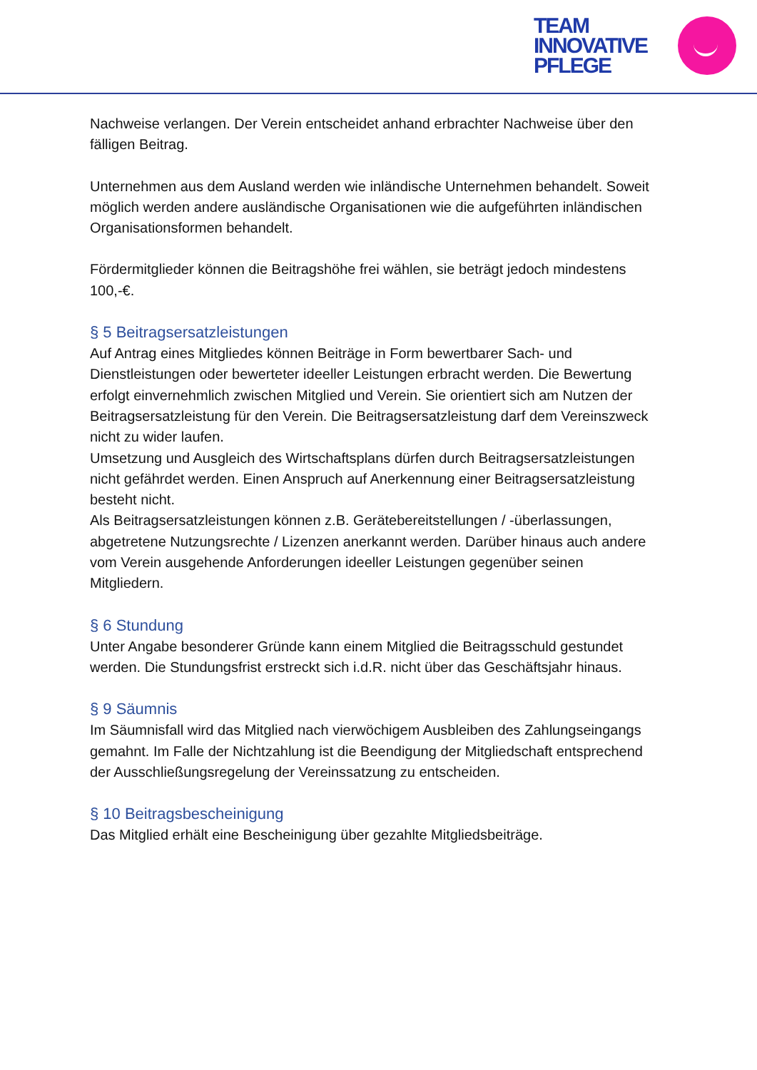TEAM
INNOVATIVE
PFLEGE
Nachweise verlangen. Der Verein entscheidet anhand erbrachter Nachweise über den fälligen Beitrag.
Unternehmen aus dem Ausland werden wie inländische Unternehmen behandelt. Soweit möglich werden andere ausländische Organisationen wie die aufgeführten inländischen Organisationsformen behandelt.
Fördermitglieder können die Beitragshöhe frei wählen, sie beträgt jedoch mindestens 100,-€.
§ 5 Beitragsersatzleistungen
Auf Antrag eines Mitgliedes können Beiträge in Form bewertbarer Sach- und Dienstleistungen oder bewerteter ideeller Leistungen erbracht werden. Die Bewertung erfolgt einvernehmlich zwischen Mitglied und Verein. Sie orientiert sich am Nutzen der Beitragsersatzleistung für den Verein. Die Beitragsersatzleistung darf dem Vereinszweck nicht zu wider laufen.
Umsetzung und Ausgleich des Wirtschaftsplans dürfen durch Beitragsersatzleistungen nicht gefährdet werden. Einen Anspruch auf Anerkennung einer Beitragsersatzleistung besteht nicht.
Als Beitragsersatzleistungen können z.B. Gerätebereitstellungen / -überlassungen, abgetretene Nutzungsrechte / Lizenzen anerkannt werden. Darüber hinaus auch andere vom Verein ausgehende Anforderungen ideeller Leistungen gegenüber seinen Mitgliedern.
§ 6 Stundung
Unter Angabe besonderer Gründe kann einem Mitglied die Beitragsschuld gestundet werden. Die Stundungsfrist erstreckt sich i.d.R. nicht über das Geschäftsjahr hinaus.
§ 9 Säumnis
Im Säumnisfall wird das Mitglied nach vierwöchigem Ausbleiben des Zahlungseingangs gemahnt. Im Falle der Nichtzahlung ist die Beendigung der Mitgliedschaft entsprechend der Ausschließungsregelung der Vereinssatzung zu entscheiden.
§ 10 Beitragsbescheinigung
Das Mitglied erhält eine Bescheinigung über gezahlte Mitgliedsbeiträge.